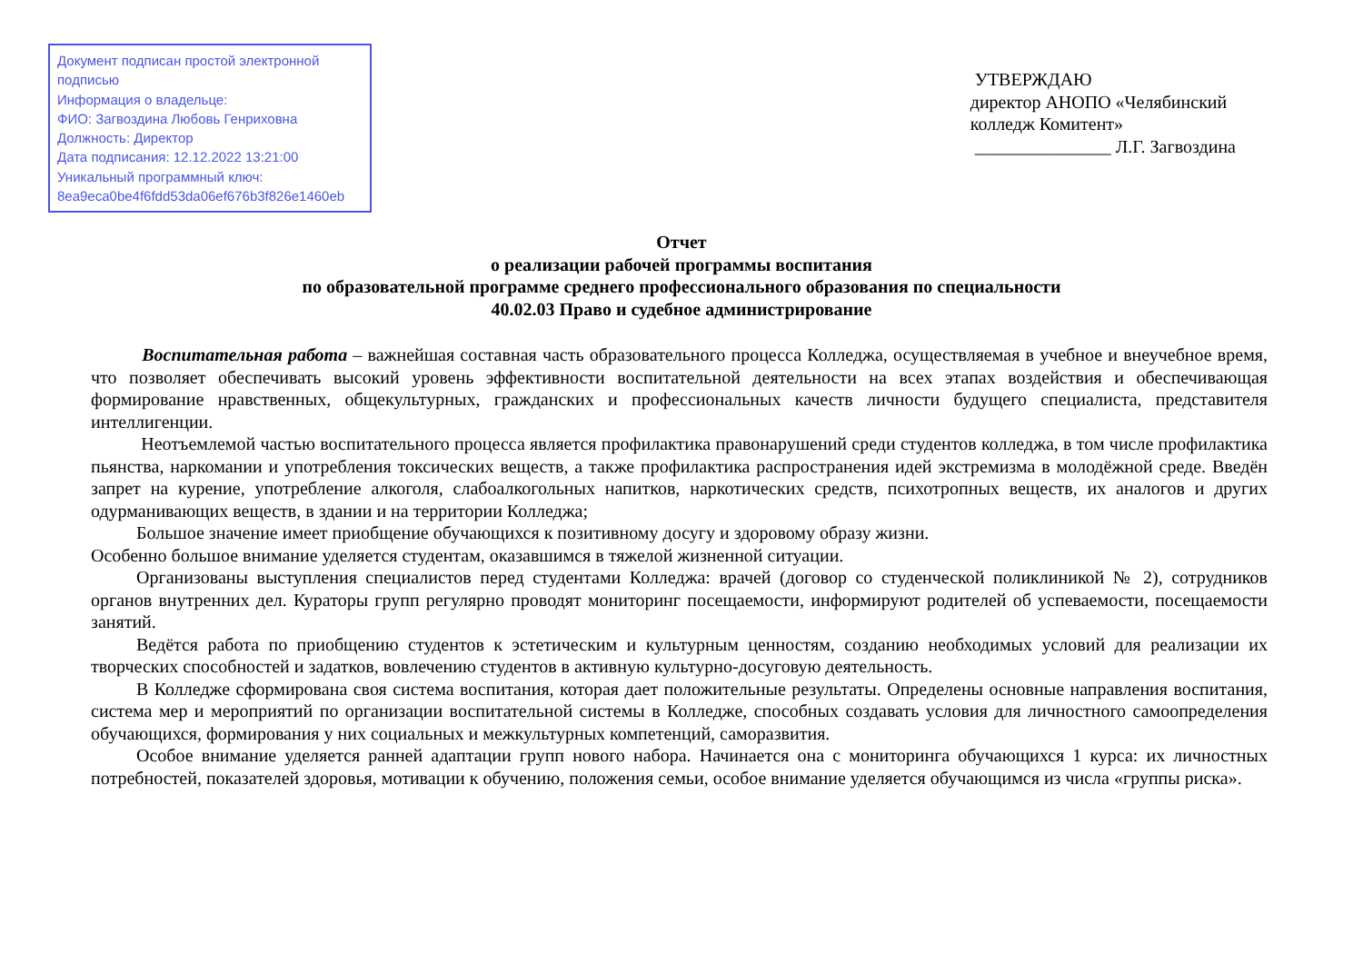Документ подписан простой электронной подписью
Информация о владельце:
ФИО: Загвоздина Любовь Генриховна
Должность: Директор
Дата подписания: 12.12.2022 13:21:00
Уникальный программный ключ:
8ea9eca0be4f6fdd53da06ef676b3f826e1460eb
УТВЕРЖДАЮ
директор АНОПО «Челябинский
колледж Комитент»
_______________ Л.Г. Загвоздина
Отчет
о реализации рабочей программы воспитания
по образовательной программе среднего профессионального образования по специальности
40.02.03 Право и судебное администрирование
Воспитательная работа – важнейшая составная часть образовательного процесса Колледжа, осуществляемая в учебное и внеучебное время, что позволяет обеспечивать высокий уровень эффективности воспитательной деятельности на всех этапах воздействия и обеспечивающая формирование нравственных, общекультурных, гражданских и профессиональных качеств личности будущего специалиста, представителя интеллигенции.
Неотъемлемой частью воспитательного процесса является профилактика правонарушений среди студентов колледжа, в том числе профилактика пьянства, наркомании и употребления токсических веществ, а также профилактика распространения идей экстремизма в молодёжной среде. Введён запрет на курение, употребление алкоголя, слабоалкогольных напитков, наркотических средств, психотропных веществ, их аналогов и других одурманивающих веществ, в здании и на территории Колледжа;
Большое значение имеет приобщение обучающихся к позитивному досугу и здоровому образу жизни.
Особенно большое внимание уделяется студентам, оказавшимся в тяжелой жизненной ситуации.
Организованы выступления специалистов перед студентами Колледжа: врачей (договор со студенческой поликлиникой № 2), сотрудников органов внутренних дел. Кураторы групп регулярно проводят мониторинг посещаемости, информируют родителей об успеваемости, посещаемости занятий.
Ведётся работа по приобщению студентов к эстетическим и культурным ценностям, созданию необходимых условий для реализации их творческих способностей и задатков, вовлечению студентов в активную культурно-досуговую деятельность.
В Колледже сформирована своя система воспитания, которая дает положительные результаты. Определены основные направления воспитания, система мер и мероприятий по организации воспитательной системы в Колледже, способных создавать условия для личностного самоопределения обучающихся, формирования у них социальных и межкультурных компетенций, саморазвития.
Особое внимание уделяется ранней адаптации групп нового набора. Начинается она с мониторинга обучающихся 1 курса: их личностных потребностей, показателей здоровья, мотивации к обучению, положения семьи, особое внимание уделяется обучающимся из числа «группы риска».